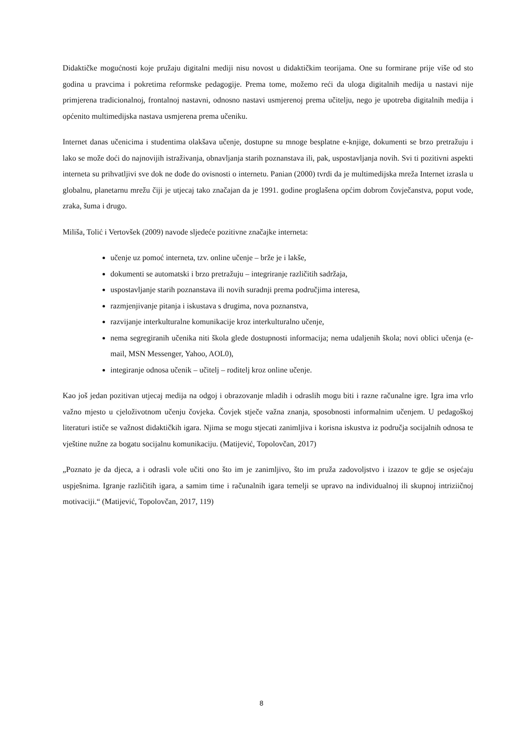Didaktičke mogućnosti koje pružaju digitalni mediji nisu novost u didaktičkim teorijama. One su formirane prije više od sto godina u pravcima i pokretima reformske pedagogije. Prema tome, možemo reći da uloga digitalnih medija u nastavi nije primjerena tradicionalnoj, frontalnoj nastavni, odnosno nastavi usmjerenoj prema učitelju, nego je upotreba digitalnih medija i općenito multimedijska nastava usmjerena prema učeniku.
Internet danas učenicima i studentima olakšava učenje, dostupne su mnoge besplatne e-knjige, dokumenti se brzo pretražuju i lako se može doći do najnovijih istraživanja, obnavljanja starih poznanstava ili, pak, uspostavljanja novih. Svi ti pozitivni aspekti interneta su prihvatljivi sve dok ne dođe do ovisnosti o internetu. Panian (2000) tvrdi da je multimedijska mreža Internet izrasla u globalnu, planetarnu mrežu čiji je utjecaj tako značajan da je 1991. godine proglašena općim dobrom čovječanstva, poput vode, zraka, šuma i drugo.
Miliša, Tolić i Vertovšek (2009) navode sljedeće pozitivne značajke interneta:
učenje uz pomoć interneta, tzv. online učenje – brže je i lakše,
dokumenti se automatski i brzo pretražuju – integriranje različitih sadržaja,
uspostavljanje starih poznanstava ili novih suradnji prema područjima interesa,
razmjenjivanje pitanja i iskustava s drugima, nova poznanstva,
razvijanje interkulturalne komunikacije kroz interkulturalno učenje,
nema segregiranih učenika niti škola glede dostupnosti informacija; nema udaljenih škola; novi oblici učenja (e-mail, MSN Messenger, Yahoo, AOL0),
integiranje odnosa učenik – učitelj – roditelj kroz online učenje.
Kao još jedan pozitivan utjecaj medija na odgoj i obrazovanje mladih i odraslih mogu biti i razne računalne igre. Igra ima vrlo važno mjesto u cjeloživotnom učenju čovjeka. Čovjek stječe važna znanja, sposobnosti informalnim učenjem. U pedagoškoj literaturi ističe se važnost didaktičkih igara. Njima se mogu stjecati zanimljiva i korisna iskustva iz područja socijalnih odnosa te vještine nužne za bogatu socijalnu komunikaciju. (Matijević, Topolovčan, 2017)
„Poznato je da djeca, a i odrasli vole učiti ono što im je zanimljivo, što im pruža zadovoljstvo i izazov te gdje se osjećaju uspješnima. Igranje različitih igara, a samim time i računalnih igara temelji se upravo na individualnoj ili skupnoj intriziičnoj motivaciji.“ (Matijević, Topolovčan, 2017, 119)
8